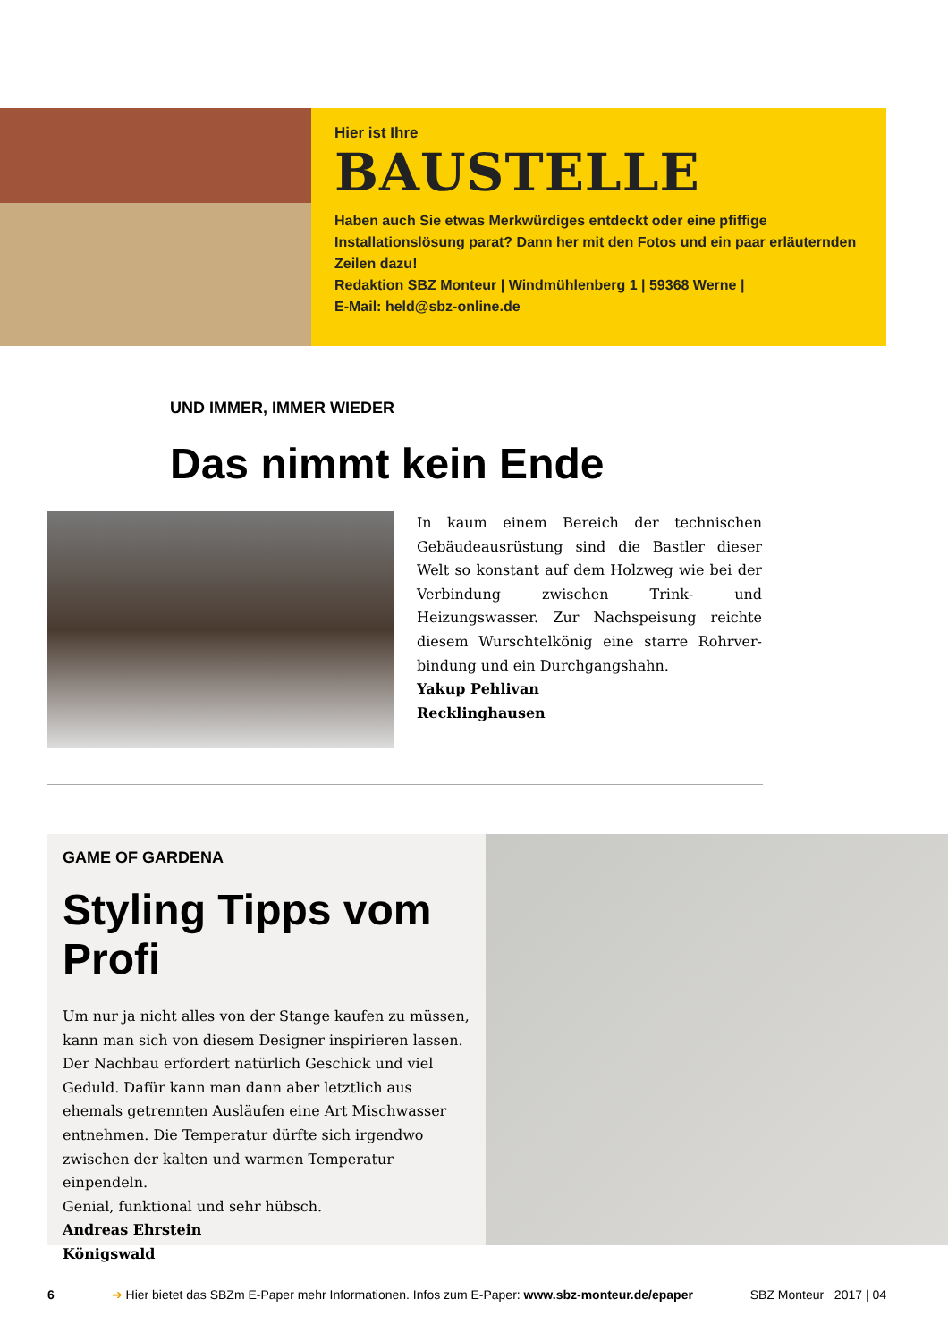Hier ist Ihre
BAUSTELLE
Haben auch Sie etwas Merkwürdiges entdeckt oder eine pfiffige Installationslösung parat? Dann her mit den Fotos und ein paar erläuternden Zeilen dazu!
Redaktion SBZ Monteur | Windmühlenberg 1 | 59368 Werne |
E-Mail: held@sbz-online.de
UND IMMER, IMMER WIEDER
Das nimmt kein Ende
In kaum einem Bereich der technischen Gebäude­ausrüstung sind die Bastler dieser Welt so konstant auf dem Holzweg wie bei der Verbindung zwischen Trink- und Heizungswasser. Zur Nachspeisung reichte diesem Wurschtelkönig eine starre Rohrver­bindung und ein Durchgangshahn.
Yakup Pehlivan
Recklinghausen
GAME OF GARDENA
Styling Tipps vom Profi
Um nur ja nicht alles von der Stange kaufen zu müssen, kann man sich von diesem Designer inspirieren lassen.
Der Nachbau erfordert natürlich Geschick und viel Geduld. Dafür kann man dann aber letztlich aus ehemals getrennten Ausläufen eine Art Mischwasser entnehmen. Die Temperatur dürfte sich irgendwo zwischen der kalten und warmen Tem­peratur einpendeln.
Genial, funktional und sehr hübsch.
Andreas Ehrstein
Königswald
6 ➔ Hier bietet das SBZm E-Paper mehr Informationen. Infos zum E-Paper: www.sbz-monteur.de/epaper SBZ Monteur 2017 | 04